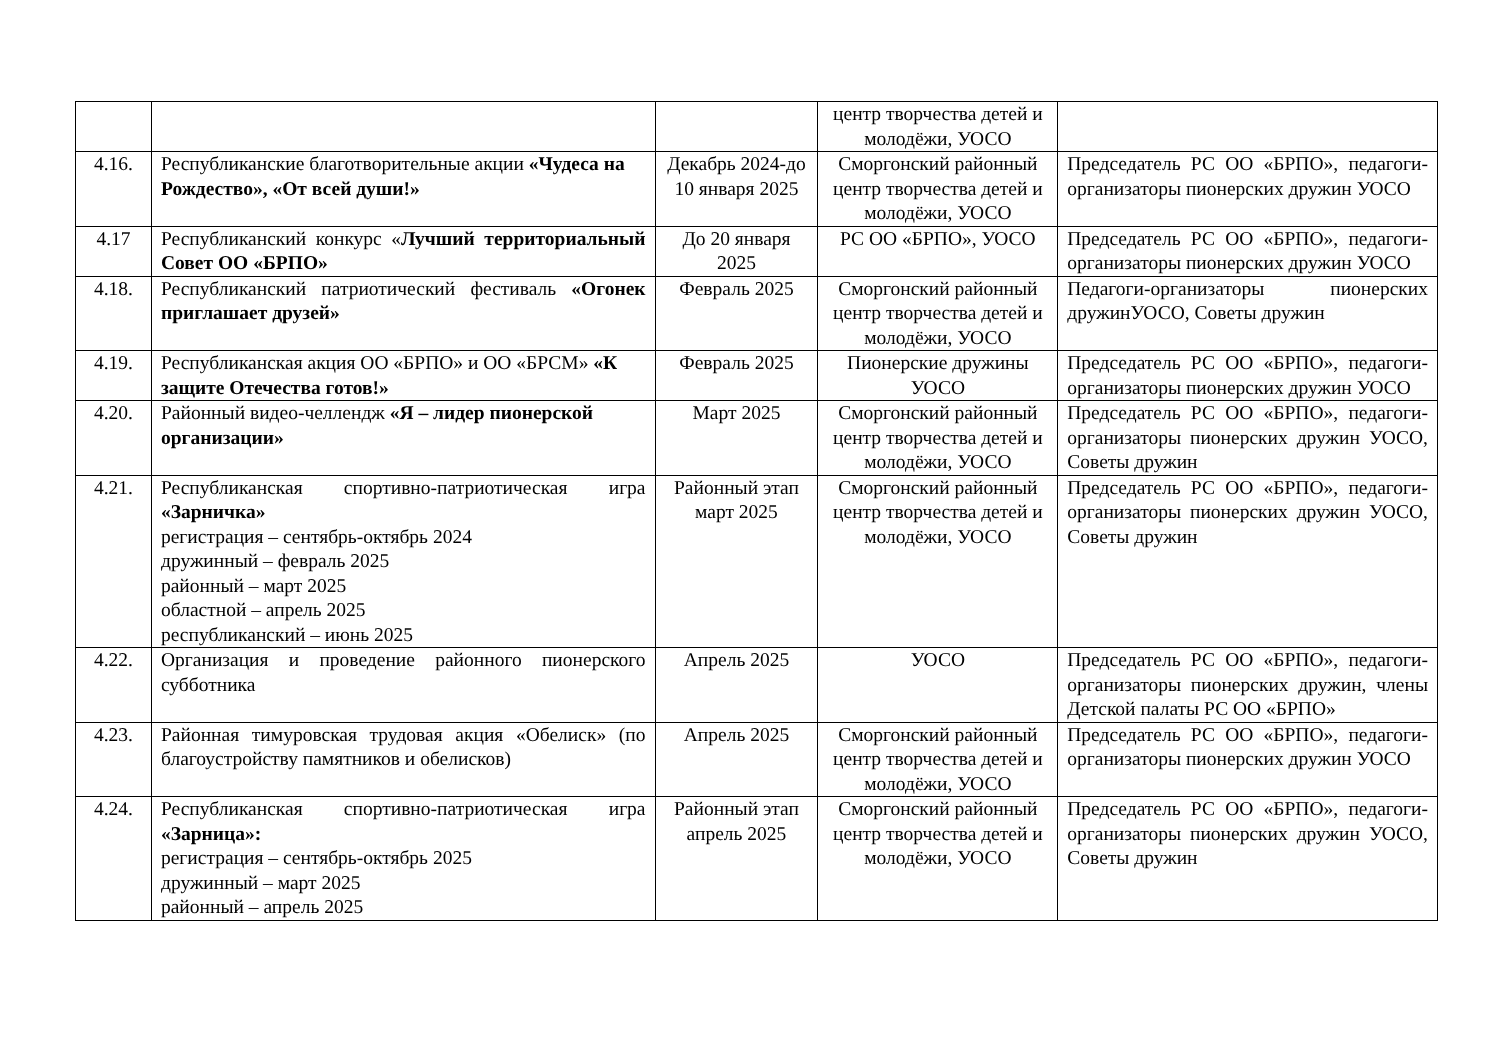| | | | центр творчества детей и молодёжи, УОСО | |
| 4.16. | Республиканские благотворительные акции «Чудеса на Рождество», «От всей души!» | Декабрь 2024-до 10 января 2025 | Сморгонский районный центр творчества детей и молодёжи, УОСО | Председатель РС ОО «БРПО», педагоги-организаторы пионерских дружин УОСО |
| 4.17 | Республиканский конкурс « Лучший территориальный Совет ОО «БРПО» | До 20 января 2025 | РС ОО «БРПО», УОСО | Председатель РС ОО «БРПО», педагоги-организаторы пионерских дружин УОСО |
| 4.18. | Республиканский патриотический фестиваль «Огонек приглашает друзей» | Февраль 2025 | Сморгонский районный центр творчества детей и молодёжи, УОСО | Педагоги-организаторы пионерских дружинУОСО, Советы дружин |
| 4.19. | Республиканская акция ОО «БРПО» и ОО «БРСМ» «К защите Отечества готов!» | Февраль 2025 | Пионерские дружины УОСО | Председатель РС ОО «БРПО», педагоги-организаторы пионерских дружин УОСО |
| 4.20. | Районный видео-челлендж «Я – лидер пионерской организации» | Март 2025 | Сморгонский районный центр творчества детей и молодёжи, УОСО | Председатель РС ОО «БРПО», педагоги-организаторы пионерских дружин УОСО, Советы дружин |
| 4.21. | Республиканская спортивно-патриотическая игра «Зарничка» регистрация – сентябрь-октябрь 2024 дружинный – февраль 2025 районный – март 2025 областной – апрель 2025 республиканский – июнь 2025 | Районный этап март 2025 | Сморгонский районный центр творчества детей и молодёжи, УОСО | Председатель РС ОО «БРПО», педагоги-организаторы пионерских дружин УОСО, Советы дружин |
| 4.22. | Организация и проведение районного пионерского субботника | Апрель 2025 | УОСО | Председатель РС ОО «БРПО», педагоги-организаторы пионерских дружин, члены Детской палаты РС ОО «БРПО» |
| 4.23. | Районная тимуровская трудовая акция «Обелиск» (по благоустройству памятников и обелисков) | Апрель 2025 | Сморгонский районный центр творчества детей и молодёжи, УОСО | Председатель РС ОО «БРПО», педагоги-организаторы пионерских дружин УОСО |
| 4.24. | Республиканская спортивно-патриотическая игра «Зарница»: регистрация – сентябрь-октябрь 2025 дружинный – март 2025 районный – апрель 2025 | Районный этап апрель 2025 | Сморгонский районный центр творчества детей и молодёжи, УОСО | Председатель РС ОО «БРПО», педагоги-организаторы пионерских дружин УОСО, Советы дружин |